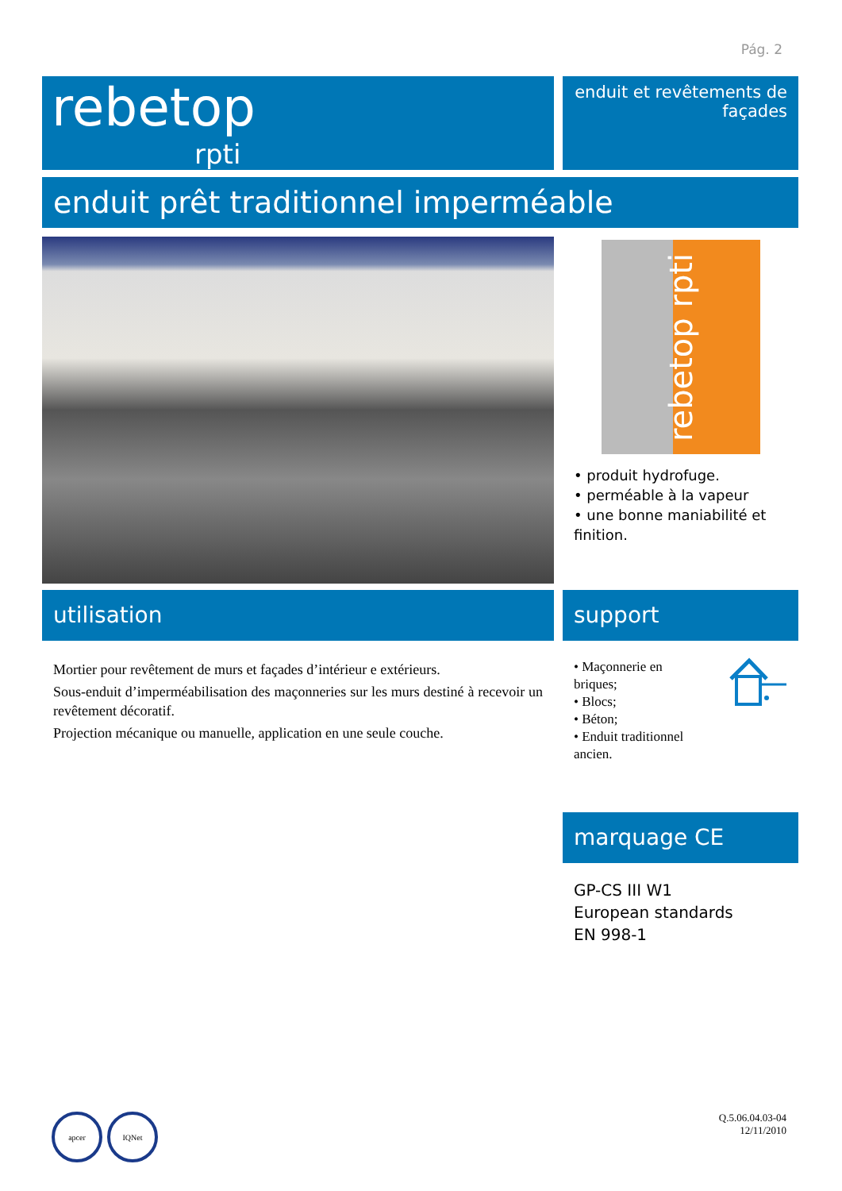Pág. 2
rebetop
rpti
enduit et revêtements de façades
enduit prêt traditionnel imperméable
rebetop rpti
• produit hydrofuge.
• perméable à la vapeur
• une bonne maniabilité et finition.
utilisation
Mortier pour revêtement de murs et façades d’intérieur e extérieurs.
Sous-enduit d’imperméabilisation des maçonneries sur les murs destiné à recevoir un revêtement décoratif.
Projection mécanique ou manuelle, application en une seule couche.
support
• Maçonnerie en briques;
• Blocs;
• Béton;
• Enduit traditionnel ancien.
marquage CE
GP-CS III W1
European standards
EN 998-1
apcer IQNet
Q.5.06.04.03-04
12/11/2010